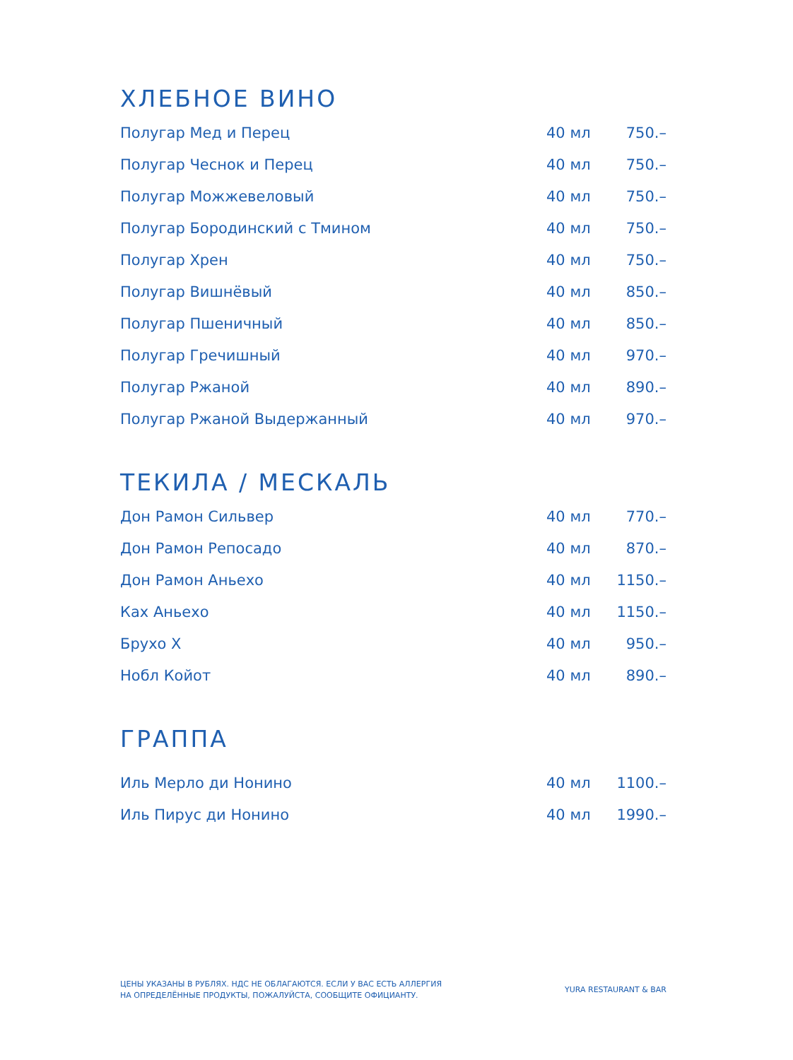ХЛЕБНОЕ ВИНО
| Полугар Мед и Перец | 40 мл | 750.– |
| Полугар Чеснок и Перец | 40 мл | 750.– |
| Полугар Можжевеловый | 40 мл | 750.– |
| Полугар Бородинский с Тмином | 40 мл | 750.– |
| Полугар Хрен | 40 мл | 750.– |
| Полугар Вишнёвый | 40 мл | 850.– |
| Полугар Пшеничный | 40 мл | 850.– |
| Полугар Гречишный | 40 мл | 970.– |
| Полугар Ржаной | 40 мл | 890.– |
| Полугар Ржаной Выдержанный | 40 мл | 970.– |
ТЕКИЛА / МЕСКАЛЬ
| Дон Рамон Сильвер | 40 мл | 770.– |
| Дон Рамон Репосадо | 40 мл | 870.– |
| Дон Рамон Аньехо | 40 мл | 1150.– |
| Ках Аньехо | 40 мл | 1150.– |
| Брухо Х | 40 мл | 950.– |
| Нобл Койот | 40 мл | 890.– |
ГРАППА
| Иль Мерло ди Нонино | 40 мл | 1100.– |
| Иль Пирус ди Нонино | 40 мл | 1990.– |
ЦЕНЫ УКАЗАНЫ В РУБЛЯХ. НДС НЕ ОБЛАГАЮТСЯ. ЕСЛИ У ВАС ЕСТЬ АЛЛЕРГИЯ
НА ОПРЕДЕЛЁННЫЕ ПРОДУКТЫ, ПОЖАЛУЙСТА, СООБЩИТЕ ОФИЦИАНТУ.
YURA RESTAURANT & BAR